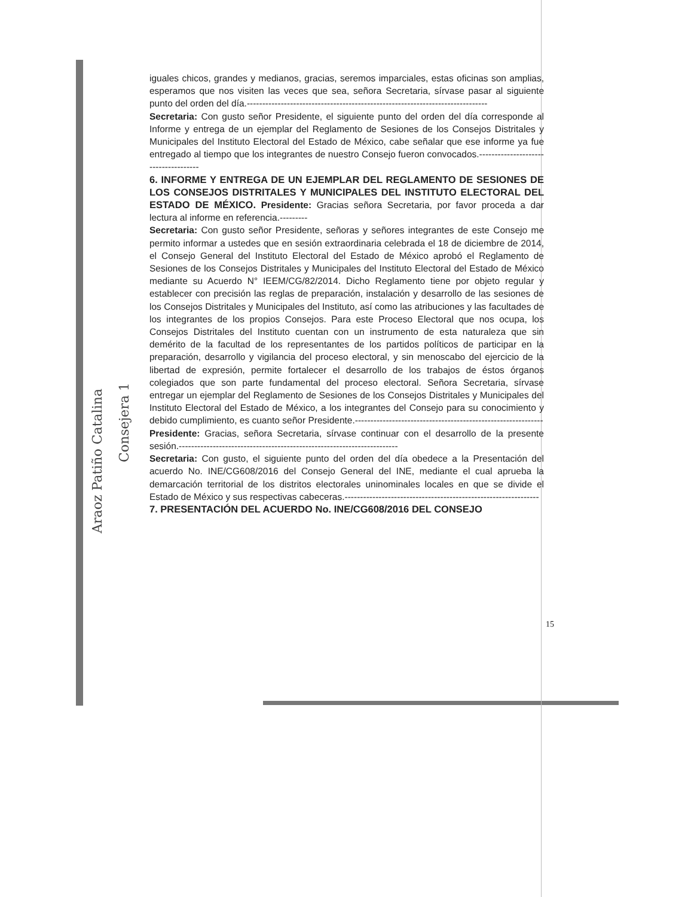iguales chicos, grandes y medianos, gracias, seremos imparciales, estas oficinas son amplias, esperamos que nos visiten las veces que sea, señora Secretaria, sírvase pasar al siguiente punto del orden del día.------------------------------------------------------------------------------
Secretaria: Con gusto señor Presidente, el siguiente punto del orden del día corresponde al Informe y entrega de un ejemplar del Reglamento de Sesiones de los Consejos Distritales y Municipales del Instituto Electoral del Estado de México, cabe señalar que ese informe ya fue entregado al tiempo que los integrantes de nuestro Consejo fueron convocados.-------------------------------------
6. INFORME Y ENTREGA DE UN EJEMPLAR DEL REGLAMENTO DE SESIONES DE LOS CONSEJOS DISTRITALES Y MUNICIPALES DEL INSTITUTO ELECTORAL DEL ESTADO DE MÉXICO. Presidente: Gracias señora Secretaria, por favor proceda a dar lectura al informe en referencia.---------
Secretaria: Con gusto señor Presidente, señoras y señores integrantes de este Consejo me permito informar a ustedes que en sesión extraordinaria celebrada el 18 de diciembre de 2014, el Consejo General del Instituto Electoral del Estado de México aprobó el Reglamento de Sesiones de los Consejos Distritales y Municipales del Instituto Electoral del Estado de México mediante su Acuerdo N° IEEM/CG/82/2014. Dicho Reglamento tiene por objeto regular y establecer con precisión las reglas de preparación, instalación y desarrollo de las sesiones de los Consejos Distritales y Municipales del Instituto, así como las atribuciones y las facultades de los integrantes de los propios Consejos. Para este Proceso Electoral que nos ocupa, los Consejos Distritales del Instituto cuentan con un instrumento de esta naturaleza que sin demérito de la facultad de los representantes de los partidos políticos de participar en la preparación, desarrollo y vigilancia del proceso electoral, y sin menoscabo del ejercicio de la libertad de expresión, permite fortalecer el desarrollo de los trabajos de éstos órganos colegiados que son parte fundamental del proceso electoral. Señora Secretaria, sírvase entregar un ejemplar del Reglamento de Sesiones de los Consejos Distritales y Municipales del Instituto Electoral del Estado de México, a los integrantes del Consejo para su conocimiento y debido cumplimiento, es cuanto señor Presidente.-------------------------------------------------------------
Presidente: Gracias, señora Secretaria, sírvase continuar con el desarrollo de la presente sesión.-----------------------------------------------------------------------
Secretaria: Con gusto, el siguiente punto del orden del día obedece a la Presentación del acuerdo No. INE/CG608/2016 del Consejo General del INE, mediante el cual aprueba la demarcación territorial de los distritos electorales uninominales locales en que se divide el Estado de México y sus respectivas cabeceras.---------------------------------------------------------------
7. PRESENTACIÓN DEL ACUERDO No. INE/CG608/2016 DEL CONSEJO
15
Araoz Patiño Catalina
Consejera 1